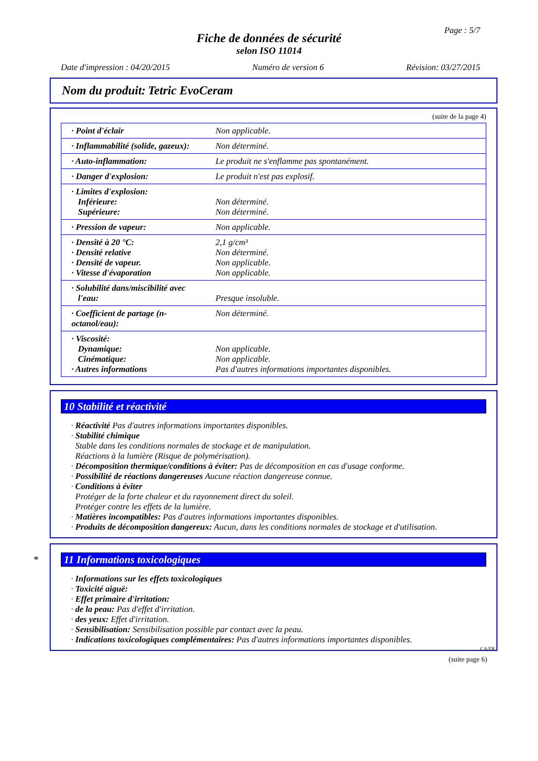Page : 5/7
Fiche de données de sécurité
selon ISO 11014
Date d'impression : 04/20/2015 Numéro de version 6 Révision: 03/27/2015
Nom du produit: Tetric EvoCeram
(suite de la page 4)
| · Point d'éclair | Non applicable. |
| · Inflammabilité (solide, gazeux): | Non déterminé. |
| · Auto-inflammation: | Le produit ne s'enflamme pas spontanément. |
| · Danger d'explosion: | Le produit n'est pas explosif. |
| · Limites d'explosion: Inférieure: Supérieure: | Non déterminé. Non déterminé. |
| · Pression de vapeur: | Non applicable. |
| · Densité à 20 °C: · Densité relative · Densité de vapeur. · Vitesse d'évaporation | 2,1 g/cm³ Non déterminé. Non applicable. Non applicable. |
| · Solubilité dans/miscibilité avec l'eau: | Presque insoluble. |
| · Coefficient de partage (n-octanol/eau): | Non déterminé. |
| · Viscosité: Dynamique: Cinématique: · Autres informations | Non applicable. Non applicable. Pas d'autres informations importantes disponibles. |
10 Stabilité et réactivité
· Réactivité Pas d'autres informations importantes disponibles.
· Stabilité chimique
Stable dans les conditions normales de stockage et de manipulation.
Réactions à la lumière (Risque de polymérisation).
· Décomposition thermique/conditions à éviter: Pas de décomposition en cas d'usage conforme.
· Possibilité de réactions dangereuses Aucune réaction dangereuse connue.
· Conditions à éviter
Protéger de la forte chaleur et du rayonnement direct du soleil.
Protéger contre les effets de la lumière.
· Matières incompatibles: Pas d'autres informations importantes disponibles.
· Produits de décomposition dangereux: Aucun, dans les conditions normales de stockage et d'utilisation.
* 11 Informations toxicologiques
· Informations sur les effets toxicologiques
· Toxicité aiguë:
· Effet primaire d'irritation:
· de la peau: Pas d'effet d'irritation.
· des yeux: Effet d'irritation.
· Sensibilisation: Sensibilisation possible par contact avec la peau.
· Indications toxicologiques complémentaires: Pas d'autres informations importantes disponibles.
CA/FR
(suite page 6)